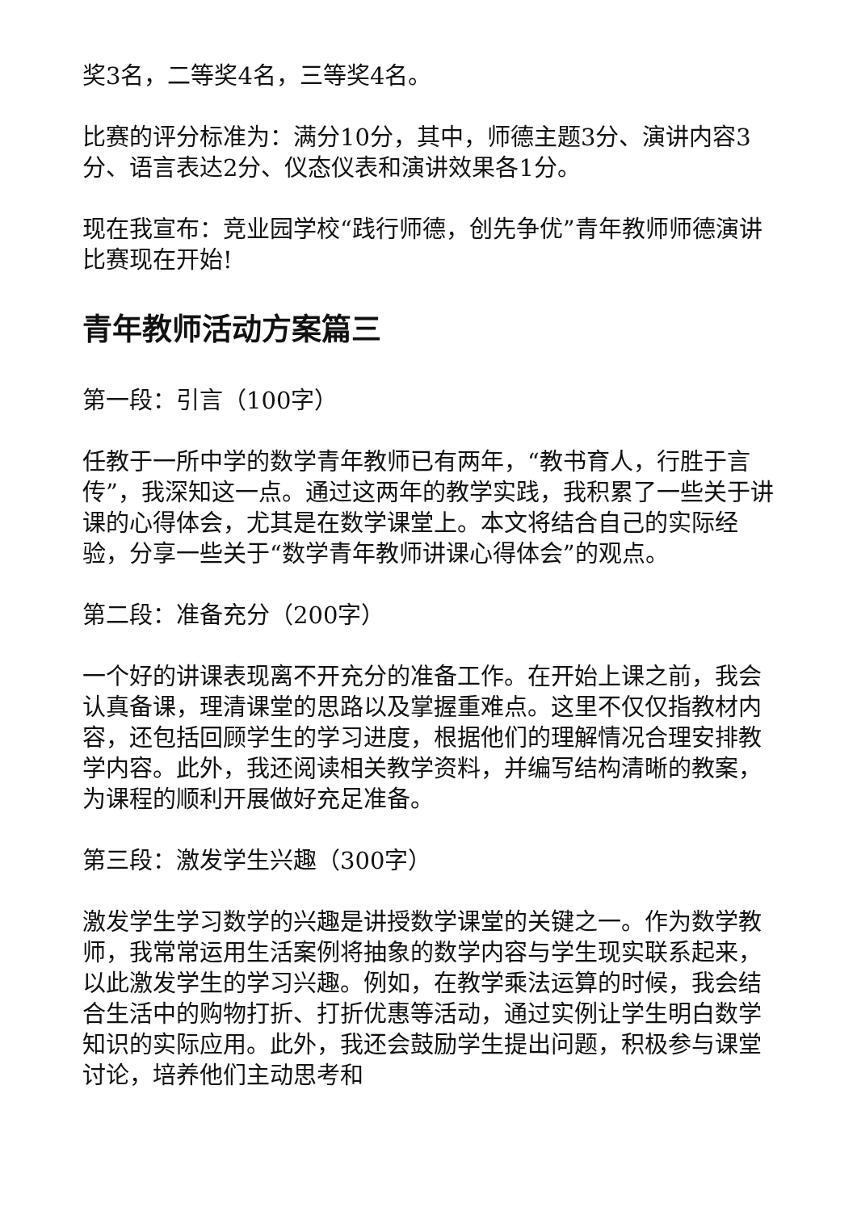奖3名，二等奖4名，三等奖4名。
比赛的评分标准为：满分10分，其中，师德主题3分、演讲内容3分、语言表达2分、仪态仪表和演讲效果各1分。
现在我宣布：竞业园学校“践行师德，创先争优”青年教师师德演讲比赛现在开始!
青年教师活动方案篇三
第一段：引言（100字）
任教于一所中学的数学青年教师已有两年，“教书育人，行胜于言传”，我深知这一点。通过这两年的教学实践，我积累了一些关于讲课的心得体会，尤其是在数学课堂上。本文将结合自己的实际经验，分享一些关于“数学青年教师讲课心得体会”的观点。
第二段：准备充分（200字）
一个好的讲课表现离不开充分的准备工作。在开始上课之前，我会认真备课，理清课堂的思路以及掌握重难点。这里不仅仅指教材内容，还包括回顾学生的学习进度，根据他们的理解情况合理安排教学内容。此外，我还阅读相关教学资料，并编写结构清晰的教案，为课程的顺利开展做好充足准备。
第三段：激发学生兴趣（300字）
激发学生学习数学的兴趣是讲授数学课堂的关键之一。作为数学教师，我常常运用生活案例将抽象的数学内容与学生现实联系起来，以此激发学生的学习兴趣。例如，在教学乘法运算的时候，我会结合生活中的购物打折、打折优惠等活动，通过实例让学生明白数学知识的实际应用。此外，我还会鼓励学生提出问题，积极参与课堂讨论，培养他们主动思考和